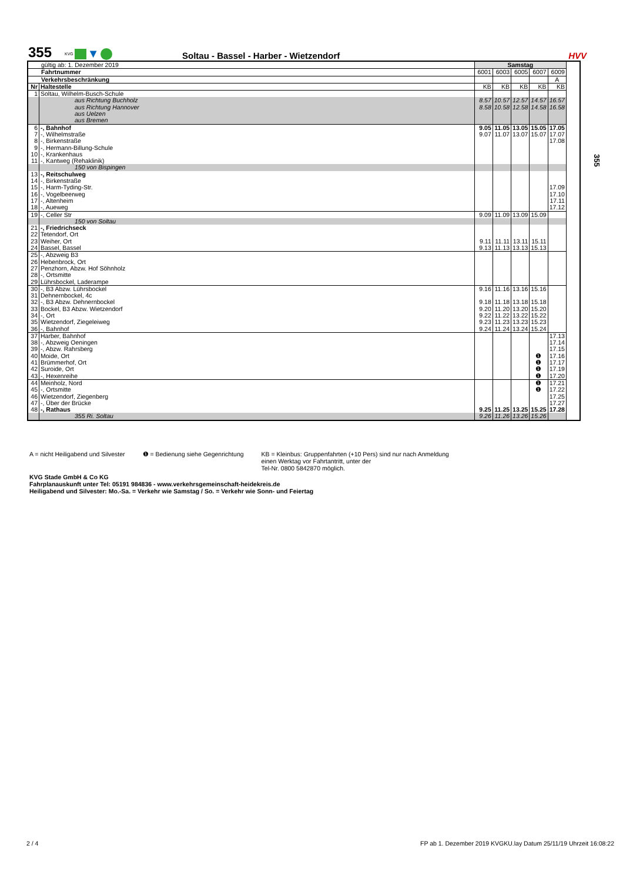355
KVG ▼
Soltau - Bassel - Harber - Wietzendorf
HVV
| gültig ab: 1. Dezember 2019 | | Samstag | | | | | |
| Fahrtnummer | | 6001 | 6003 | 6005 | 6007 | 6009 | |
| Verkehrsbeschränkung | | | | | | A | |
| Nr | Haltestelle | KB | KB | KB | KB | KB | |
| 1 | Soltau, Wilhelm-Busch-Schule | | | | | | |
| | aus Richtung Buchholz aus Richtung Hannover aus Uelzen aus Bremen | 8.57 8.58 | 10.57 10.58 | 12.57 12.58 | 14.57 14.58 | 16.57 16.58 | |
| 6 7 8 9 10 11 | -, Bahnhof -, Wilhelmstraße -, Birkenstraße -, Hermann-Billung-Schule -, Krankenhaus -, Kantweg (Rehaklinik) | 9.05 9.07 | 11.05 11.07 | 13.05 13.07 | 15.05 15.07 | 17.05 17.07 17.08 | |
| | 150 von Bispingen | | | | | | |
| 13 14 15 16 17 18 | -, Reitschulweg -, Birkenstraße -, Harm-Tyding-Str. -, Vogelbeerweg -, Altenheim -, Aueweg | | | | | 17.09 17.10 17.11 17.12 | |
| 19 | -, Celler Str | 9.09 | 11.09 | 13.09 | 15.09 | | |
| | 150 von Soltau | | | | | | |
| 21 22 23 24 | -, Friedrichseck Tetendorf, Ort Weiher, Ort Bassel, Bassel | 9.11 9.13 | 11.11 11.13 | 13.11 13.13 | 15.11 15.13 | | |
| 25 26 27 28 29 | -, Abzweig B3 Hebenbrock, Ort Penzhorn, Abzw. Hof Söhnholz -, Ortsmitte Lührsbockel, Laderampe | | | | | | |
| 30 31 32 33 34 35 36 | -, B3 Abzw. Lührsbockel Dehnernbockel, 4c -, B3 Abzw. Dehnernbockel Bockel, B3 Abzw. Wietzendorf -, Ort Wietzendorf, Ziegeleiweg -, Bahnhof | 9.16 9.18 9.20 9.22 9.23 9.24 | 11.16 11.18 11.20 11.22 11.23 11.24 | 13.16 13.18 13.20 13.22 13.23 13.24 | 15.16 15.18 15.20 15.22 15.23 15.24 | | |
| 37 38 39 40 41 42 43 | Harber, Bahnhof -, Abzweig Oeningen -, Abzw. Rahrsberg Moide, Ort Brümmerhof, Ort Suroide, Ort -, Hexenreihe | | | | ❶ ❶ ❶ ❶ | 17.13 17.14 17.15 17.16 17.17 17.19 17.20 | |
| 44 45 46 47 48 | Meinholz, Nord -, Ortsmitte Wietzendorf, Ziegenberg -, Über der Brücke -, Rathaus | 9.25 | 11.25 | 13.25 | ❶ ❶ 15.25 | 17.21 17.22 17.25 17.27 17.28 | |
| | 355 Ri. Soltau | 9.26 | 11.26 | 13.26 | 15.26 | | |
355
A = nicht Heiligabend und Silvester
❶ = Bedienung siehe Gegenrichtung
KB = Kleinbus: Gruppenfahrten (+10 Pers) sind nur nach Anmeldung
einen Werktag vor Fahrtantritt, unter der
Tel-Nr. 0800 5842870 möglich.
KVG Stade GmbH & Co KG
Fahrplanauskunft unter Tel: 05191 984836 - www.verkehrsgemeinschaft-heidekreis.de
Heiligabend und Silvester: Mo.-Sa. = Verkehr wie Samstag / So. = Verkehr wie Sonn- und Feiertag
2 / 4 FP ab 1. Dezember 2019 KVGKU.lay Datum 25/11/19 Uhrzeit 16:08:22